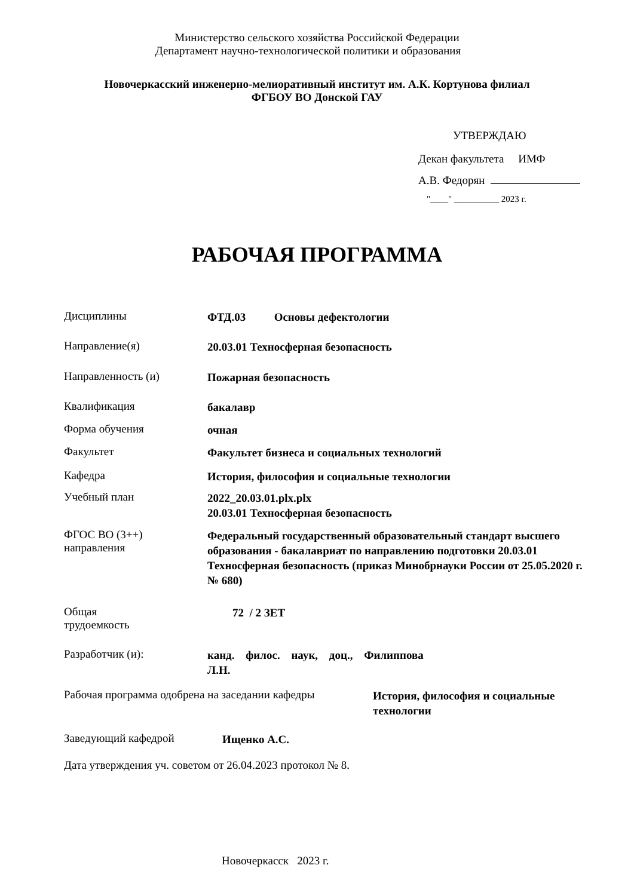Министерство сельского хозяйства Российской Федерации
Департамент научно-технологической политики и образования
Новочеркасский инженерно-мелиоративный институт им. А.К. Кортунова филиал
ФГБОУ ВО Донской ГАУ
УТВЕРЖДАЮ
Декан факультета ИМФ
А.В. Федорян
"____" __________ 2023 г.
РАБОЧАЯ ПРОГРАММА
Дисциплины
ФТД.03 Основы дефектологии
Направление(я)
20.03.01 Техносферная безопасность
Направленность (и)
Пожарная безопасность
Квалификация
бакалавр
Форма обучения
очная
Факультет
Факультет бизнеса и социальных технологий
Кафедра
История, философия и социальные технологии
Учебный план
2022_20.03.01.plx.plx
20.03.01 Техносферная безопасность
ФГОС ВО (3++)
направления
Федеральный государственный образовательный стандарт высшего образования - бакалавриат по направлению подготовки 20.03.01 Техносферная безопасность (приказ Минобрнауки России от 25.05.2020 г. № 680)
Общая
трудоемкость
72 / 2 ЗЕТ
Разработчик (и):
канд. филос. наук, доц., Филиппова Л.Н.
Рабочая программа одобрена на заседании кафедры
История, философия и социальные технологии
Заведующий кафедрой
Ищенко А.С.
Дата утверждения уч. советом от 26.04.2023 протокол № 8.
Новочеркасск 2023 г.